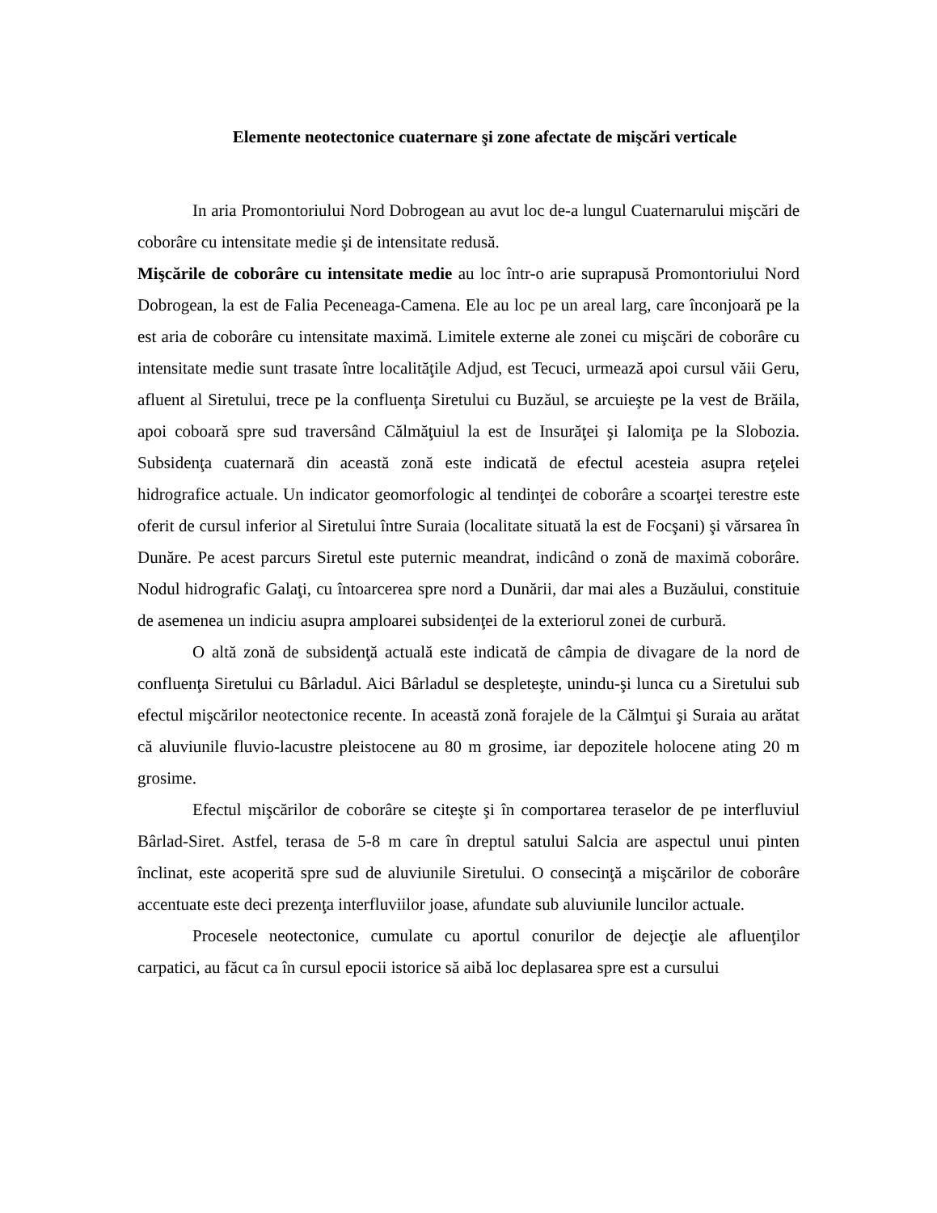Elemente neotectonice cuaternare şi zone afectate de mişcări verticale
In aria Promontoriului Nord Dobrogean au avut loc de-a lungul Cuaternarului mişcări de coborâre cu intensitate medie şi de intensitate redusă.
Mişcările de coborâre cu intensitate medie au loc într-o arie suprapusă Promontoriului Nord Dobrogean, la est de Falia Peceneaga-Camena. Ele au loc pe un areal larg, care înconjoară pe la est aria de coborâre cu intensitate maximă. Limitele externe ale zonei cu mişcări de coborâre cu intensitate medie sunt trasate între localităţile Adjud, est Tecuci, urmează apoi cursul văii Geru, afluent al Siretului, trece pe la confluenţa Siretului cu Buzăul, se arcuieşte pe la vest de Brăila, apoi coboară spre sud traversând Călmăţuiul la est de Insurăţei şi Ialomiţa pe la Slobozia. Subsidenţa cuaternară din această zonă este indicată de efectul acesteia asupra reţelei hidrografice actuale. Un indicator geomorfologic al tendinţei de coborâre a scoarţei terestre este oferit de cursul inferior al Siretului între Suraia (localitate situată la est de Focşani) şi vărsarea în Dunăre. Pe acest parcurs Siretul este puternic meandrat, indicând o zonă de maximă coborâre. Nodul hidrografic Galaţi, cu întoarcerea spre nord a Dunării, dar mai ales a Buzăului, constituie de asemenea un indiciu asupra amploarei subsidenţei de la exteriorul zonei de curbură.
O altă zonă de subsidenţă actuală este indicată de câmpia de divagare de la nord de confluenţa Siretului cu Bârladul. Aici Bârladul se despleteşte, unindu-şi lunca cu a Siretului sub efectul mişcărilor neotectonice recente. In această zonă forajele de la Călmţui şi Suraia au arătat că aluviunile fluvio-lacustre pleistocene au 80 m grosime, iar depozitele holocene ating 20 m grosime.
Efectul mişcărilor de coborâre se citeşte şi în comportarea teraselor de pe interfluviul Bârlad-Siret. Astfel, terasa de 5-8 m care în dreptul satului Salcia are aspectul unui pinten înclinat, este acoperită spre sud de aluviunile Siretului. O consecinţă a mişcărilor de coborâre accentuate este deci prezenţa interfluviilor joase, afundate sub aluviunile luncilor actuale.
Procesele neotectonice, cumulate cu aportul conurilor de dejecţie ale afluenţilor carpatici, au făcut ca în cursul epocii istorice să aibă loc deplasarea spre est a cursului